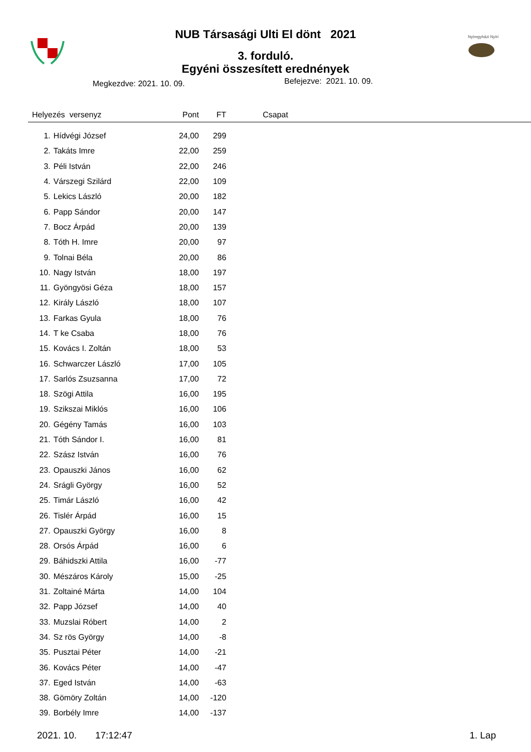NUB Társasági Ulti El dönt 2021
3. forduló.
Egyéni összesített erednények
Nyíregyházi Nyíri
Megkezdve: 2021. 10. 09. Befejezve: 2021. 10. 09.
| Helyezés versenyz | | Pont | FT | | Csapat |
| --- | --- | --- | --- | --- | --- |
| 1. | Hídvégi József | 24,00 | 299 | | |
| 2. | Takáts Imre | 22,00 | 259 | | |
| 3. | Péli István | 22,00 | 246 | | |
| 4. | Várszegi Szilárd | 22,00 | 109 | | |
| 5. | Lekics László | 20,00 | 182 | | |
| 6. | Papp Sándor | 20,00 | 147 | | |
| 7. | Bocz Árpád | 20,00 | 139 | | |
| 8. | Tóth H. Imre | 20,00 | 97 | | |
| 9. | Tolnai Béla | 20,00 | 86 | | |
| 10. | Nagy István | 18,00 | 197 | | |
| 11. | Gyöngyösi Géza | 18,00 | 157 | | |
| 12. | Király László | 18,00 | 107 | | |
| 13. | Farkas Gyula | 18,00 | 76 | | |
| 14. | T ke Csaba | 18,00 | 76 | | |
| 15. | Kovács I. Zoltán | 18,00 | 53 | | |
| 16. | Schwarczer László | 17,00 | 105 | | |
| 17. | Sarlós Zsuzsanna | 17,00 | 72 | | |
| 18. | Szögi Attila | 16,00 | 195 | | |
| 19. | Szikszai Miklós | 16,00 | 106 | | |
| 20. | Gégény Tamás | 16,00 | 103 | | |
| 21. | Tóth Sándor I. | 16,00 | 81 | | |
| 22. | Szász István | 16,00 | 76 | | |
| 23. | Opauszki János | 16,00 | 62 | | |
| 24. | Srágli György | 16,00 | 52 | | |
| 25. | Timár László | 16,00 | 42 | | |
| 26. | Tislér Árpád | 16,00 | 15 | | |
| 27. | Opauszki György | 16,00 | 8 | | |
| 28. | Orsós Árpád | 16,00 | 6 | | |
| 29. | Báhidszki Attila | 16,00 | -77 | | |
| 30. | Mészáros Károly | 15,00 | -25 | | |
| 31. | Zoltainé Márta | 14,00 | 104 | | |
| 32. | Papp József | 14,00 | 40 | | |
| 33. | Muzslai Róbert | 14,00 | 2 | | |
| 34. | Sz rös György | 14,00 | -8 | | |
| 35. | Pusztai Péter | 14,00 | -21 | | |
| 36. | Kovács Péter | 14,00 | -47 | | |
| 37. | Eged István | 14,00 | -63 | | |
| 38. | Gömöry Zoltán | 14,00 | -120 | | |
| 39. | Borbély Imre | 14,00 | -137 | | |
2021. 10. 17:12:47 1. Lap